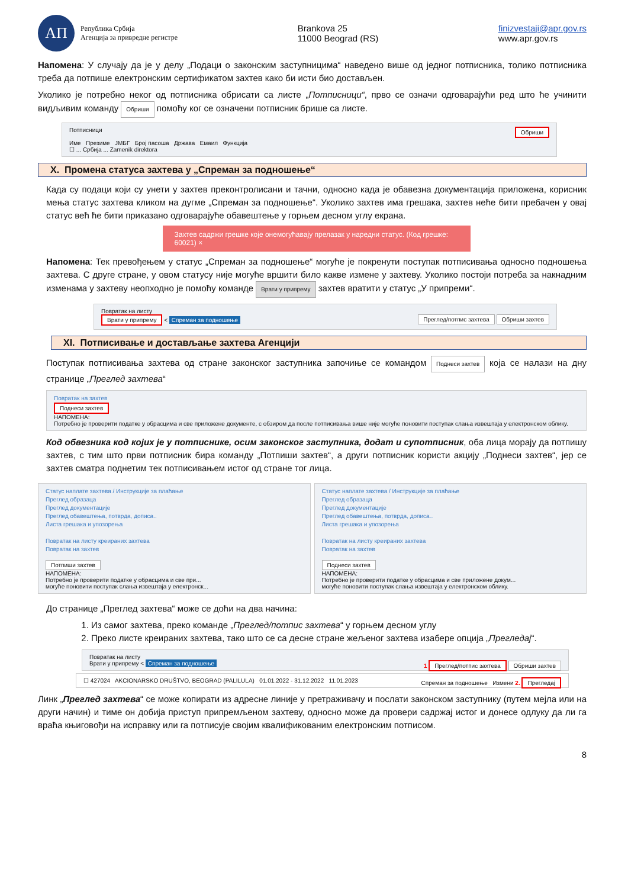АП
Република Србија
Агенција за привредне регистре
Brankova 25
11000 Beograd (RS)
finizvestaji@apr.gov.rs
www.apr.gov.rs
Напомена: У случају да је у делу „Подаци о законским заступницима“ наведено више од једног потписника, толико потписника треба да потпише електронским сертификатом захтев како би исти био достављен.
Уколико је потребно неког од потписника обрисати са листе „Потписници“, прво се означи одговарајући ред што ће учинити видљивим команду Обриши помоћу ког се означени потписник брише са листе.
Потписници Обриши
Име Презиме ЈМБГ Број пасоша Држава Емаил Функција
☐ ... Србија ... Zamenik direktora
X. Промена статуса захтева у „Спреман за подношење“
Када су подаци који су унети у захтев преконтролисани и тачни, односно када је обавезна документација приложена, корисник мења статус захтева кликом на дугме „Спреман за подношење“. Уколико захтев има грешака, захтев неће бити пребачен у овај статус већ ће бити приказано одговарајуће обавештење у горњем десном углу екрана.
Захтев садржи грешке које онемогућавају прелазак у наредни статус. (Код грешке: 60021) ×
Напомена: Тек превођењем у статус „Спреман за подношење“ могуће је покренути поступак потписивања односно подношења захтева. С друге стране, у овом статусу није могуће вршити било какве измене у захтеву. Уколико постоји потреба за накнадним изменама у захтеву неопходно је помоћу команде Врати у припрему захтев вратити у статус „У припреми“.
Повратак на листу
Врати у припрему < Спреман за подношење Преглед/потпис захтева Обриши захтев
XI. Потписивање и достављање захтева Агенцији
Поступак потписивања захтева од стране законског заступника започиње се командом Поднеси захтев која се налази на дну странице „Преглед захтева“
Повратак на захтев
Поднеси захтев
НАПОМЕНА:
Потребно је проверити податке у обрасцима и све приложене документе, с обзиром да после потписивања више није могуће поновити поступак слања извештаја у електронском облику.
Код обвезника код којих је у потписнике, осим законског заступника, додат и супотписник, оба лица морају да потпишу захтев, с тим што први потписник бира команду „Потпиши захтев“, а други потписник користи акцију „Поднеси захтев“, јер се захтев сматра поднетим тек потписивањем истог од стране тог лица.
Статус наплате захтева / Инструкције за плаћање
Преглед образаца
Преглед документације
Преглед обавештења, потврда, дописа..
Листа грешака и упозорења
Повратак на листу креираних захтева
Повратак на захтев
Потпиши захтев
НАПОМЕНА:
Потребно је проверити податке у обрасцима и све при...
могуће поновити поступак слања извештаја у електронск...
Статус наплате захтева / Инструкције за плаћање
Преглед образаца
Преглед документације
Преглед обавештења, потврда, дописа..
Листа грешака и упозорења
Повратак на листу креираних захтева
Повратак на захтев
Поднеси захтев
НАПОМЕНА:
Потребно је проверити податке у обрасцима и све приложене докум...
могуће поновити поступак слања извештаја у електронском облику.
До странице „Преглед захтева“ може се доћи на два начина:
1. Из самог захтева, преко команде „Преглед/потпис захтева“ у горњем десном углу
2. Преко листе креираних захтева, тако што се са десне стране жељеног захтева изабере опција „Прегледај“.
Повратак на листу
Врати у припрему < Спреман за подношење 1 Преглед/потпис захтева Обриши захтев
☐ 427024 AKCIONARSKO DRUŠTVO, BEOGRAD (PALILULA) 01.01.2022 - 31.12.2022 11.01.2023 Спреман за подношење Измени 2. Прегледај
Линк „Преглед захтева“ се може копирати из адресне линије у претраживачу и послати законском заступнику (путем мејла или на други начин) и тиме он добија приступ припремљеном захтеву, односно може да провери садржај истог и донесе одлуку да ли га враћа књиговођи на исправку или га потписује својим квалификованим електронским потписом.
8